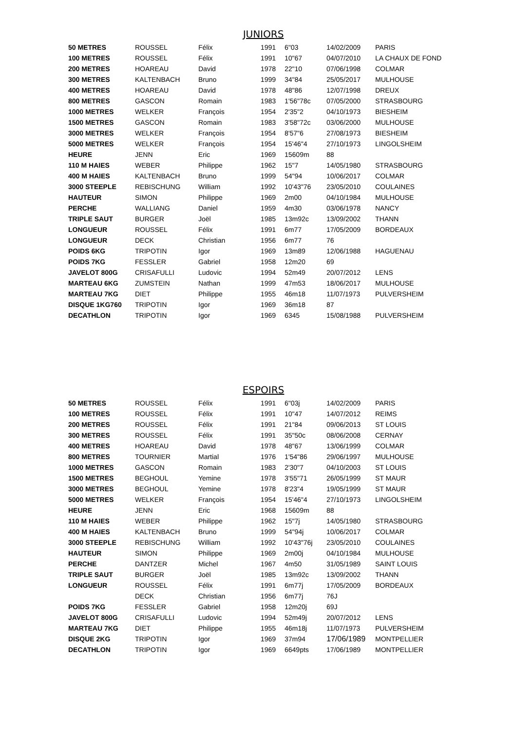JUNIORS
| 50 METRES | ROUSSEL | Félix | 1991 | 6"03 | 14/02/2009 | PARIS |
| 100 METRES | ROUSSEL | Félix | 1991 | 10"67 | 04/07/2010 | LA CHAUX DE FOND |
| 200 METRES | HOAREAU | David | 1978 | 22"10 | 07/06/1998 | COLMAR |
| 300 METRES | KALTENBACH | Bruno | 1999 | 34"84 | 25/05/2017 | MULHOUSE |
| 400 METRES | HOAREAU | David | 1978 | 48"86 | 12/07/1998 | DREUX |
| 800 METRES | GASCON | Romain | 1983 | 1'56"78c | 07/05/2000 | STRASBOURG |
| 1000 METRES | WELKER | François | 1954 | 2'35"2 | 04/10/1973 | BIESHEIM |
| 1500 METRES | GASCON | Romain | 1983 | 3'58"72c | 03/06/2000 | MULHOUSE |
| 3000 METRES | WELKER | François | 1954 | 8'57"6 | 27/08/1973 | BIESHEIM |
| 5000 METRES | WELKER | François | 1954 | 15'46"4 | 27/10/1973 | LINGOLSHEIM |
| HEURE | JENN | Eric | 1969 | 15609m | 88 | |
| 110 M HAIES | WEBER | Philippe | 1962 | 15"7 | 14/05/1980 | STRASBOURG |
| 400 M HAIES | KALTENBACH | Bruno | 1999 | 54"94 | 10/06/2017 | COLMAR |
| 3000 STEEPLE | REBISCHUNG | William | 1992 | 10'43"76 | 23/05/2010 | COULAINES |
| HAUTEUR | SIMON | Philippe | 1969 | 2m00 | 04/10/1984 | MULHOUSE |
| PERCHE | WALLIANG | Daniel | 1959 | 4m30 | 03/06/1978 | NANCY |
| TRIPLE SAUT | BURGER | Joël | 1985 | 13m92c | 13/09/2002 | THANN |
| LONGUEUR | ROUSSEL | Félix | 1991 | 6m77 | 17/05/2009 | BORDEAUX |
| LONGUEUR | DECK | Christian | 1956 | 6m77 | 76 | |
| POIDS 6KG | TRIPOTIN | Igor | 1969 | 13m89 | 12/06/1988 | HAGUENAU |
| POIDS 7KG | FESSLER | Gabriel | 1958 | 12m20 | 69 | |
| JAVELOT 800G | CRISAFULLI | Ludovic | 1994 | 52m49 | 20/07/2012 | LENS |
| MARTEAU 6KG | ZUMSTEIN | Nathan | 1999 | 47m53 | 18/06/2017 | MULHOUSE |
| MARTEAU 7KG | DIET | Philippe | 1955 | 46m18 | 11/07/1973 | PULVERSHEIM |
| DISQUE 1KG760 | TRIPOTIN | Igor | 1969 | 36m18 | 87 | |
| DECATHLON | TRIPOTIN | Igor | 1969 | 6345 | 15/08/1988 | PULVERSHEIM |
ESPOIRS
| 50 METRES | ROUSSEL | Félix | 1991 | 6"03j | 14/02/2009 | PARIS |
| 100 METRES | ROUSSEL | Félix | 1991 | 10"47 | 14/07/2012 | REIMS |
| 200 METRES | ROUSSEL | Félix | 1991 | 21"84 | 09/06/2013 | ST LOUIS |
| 300 METRES | ROUSSEL | Félix | 1991 | 35"50c | 08/06/2008 | CERNAY |
| 400 METRES | HOAREAU | David | 1978 | 48"67 | 13/06/1999 | COLMAR |
| 800 METRES | TOURNIER | Martial | 1976 | 1'54"86 | 29/06/1997 | MULHOUSE |
| 1000 METRES | GASCON | Romain | 1983 | 2'30"7 | 04/10/2003 | ST LOUIS |
| 1500 METRES | BEGHOUL | Yemine | 1978 | 3'55"71 | 26/05/1999 | ST MAUR |
| 3000 METRES | BEGHOUL | Yemine | 1978 | 8'23"4 | 19/05/1999 | ST MAUR |
| 5000 METRES | WELKER | François | 1954 | 15'46"4 | 27/10/1973 | LINGOLSHEIM |
| HEURE | JENN | Eric | 1968 | 15609m | 88 | |
| 110 M HAIES | WEBER | Philippe | 1962 | 15"7j | 14/05/1980 | STRASBOURG |
| 400 M HAIES | KALTENBACH | Bruno | 1999 | 54"94j | 10/06/2017 | COLMAR |
| 3000 STEEPLE | REBISCHUNG | William | 1992 | 10'43"76j | 23/05/2010 | COULAINES |
| HAUTEUR | SIMON | Philippe | 1969 | 2m00j | 04/10/1984 | MULHOUSE |
| PERCHE | DANTZER | Michel | 1967 | 4m50 | 31/05/1989 | SAINT LOUIS |
| TRIPLE SAUT | BURGER | Joël | 1985 | 13m92c | 13/09/2002 | THANN |
| LONGUEUR | ROUSSEL | Félix | 1991 | 6m77j | 17/05/2009 | BORDEAUX |
| | DECK | Christian | 1956 | 6m77j | 76J | |
| POIDS 7KG | FESSLER | Gabriel | 1958 | 12m20j | 69J | |
| JAVELOT 800G | CRISAFULLI | Ludovic | 1994 | 52m49j | 20/07/2012 | LENS |
| MARTEAU 7KG | DIET | Philippe | 1955 | 46m18j | 11/07/1973 | PULVERSHEIM |
| DISQUE 2KG | TRIPOTIN | Igor | 1969 | 37m94 | 17/06/1989 | MONTPELLIER |
| DECATHLON | TRIPOTIN | Igor | 1969 | 6649pts | 17/06/1989 | MONTPELLIER |